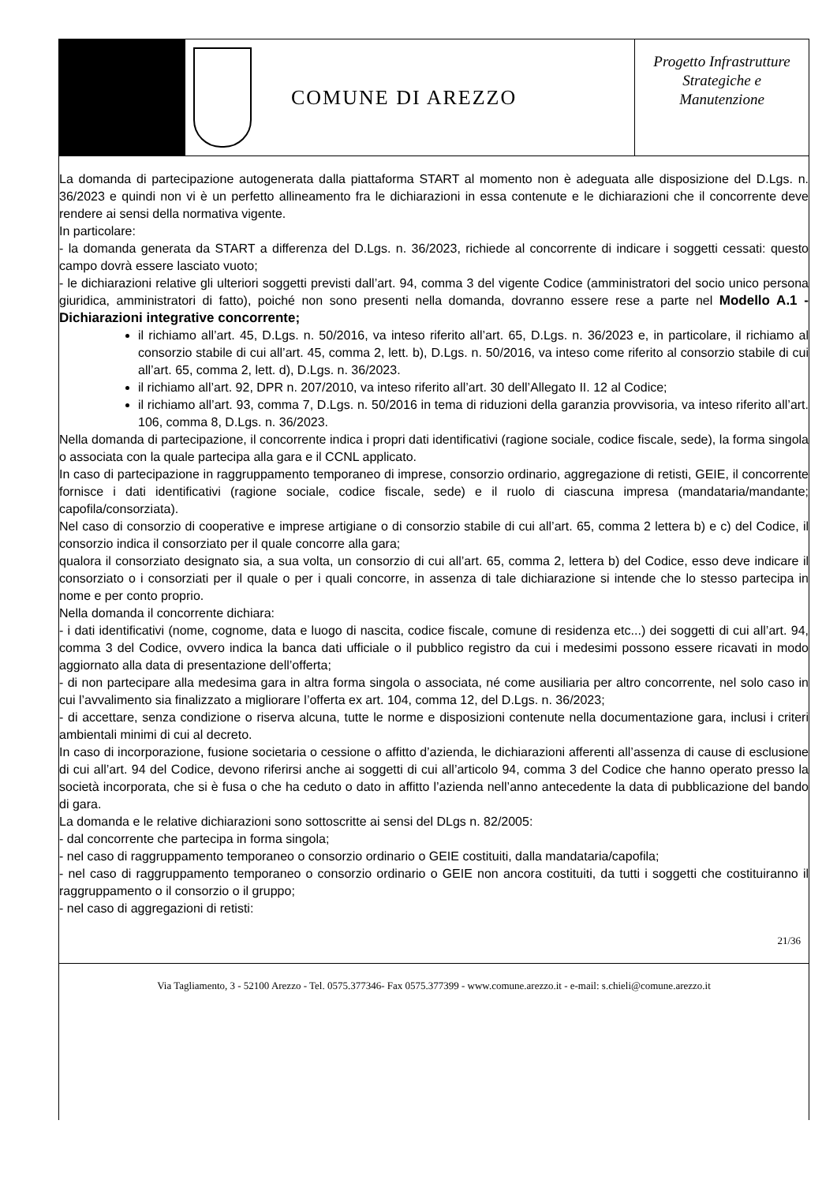COMUNE DI AREZZO
Progetto Infrastrutture
Strategiche e
Manutenzione
La domanda di partecipazione autogenerata dalla piattaforma START al momento non è adeguata alle disposizione del D.Lgs. n. 36/2023 e quindi non vi è un perfetto allineamento fra le dichiarazioni in essa contenute e le dichiarazioni che il concorrente deve rendere ai sensi della normativa vigente.
In particolare:
- la domanda generata da START a differenza del D.Lgs. n. 36/2023, richiede al concorrente di indicare i soggetti cessati: questo campo dovrà essere lasciato vuoto;
- le dichiarazioni relative gli ulteriori soggetti previsti dall’art. 94, comma 3 del vigente Codice (amministratori del socio unico persona giuridica, amministratori di fatto), poiché non sono presenti nella domanda, dovranno essere rese a parte nel Modello A.1 - Dichiarazioni integrative concorrente;
il richiamo all’art. 45, D.Lgs. n. 50/2016, va inteso riferito all’art. 65, D.Lgs. n. 36/2023 e, in particolare, il richiamo al consorzio stabile di cui all’art. 45, comma 2, lett. b), D.Lgs. n. 50/2016, va inteso come riferito al consorzio stabile di cui all’art. 65, comma 2, lett. d), D.Lgs. n. 36/2023.
il richiamo all’art. 92, DPR n. 207/2010, va inteso riferito all’art. 30 dell’Allegato II. 12 al Codice;
il richiamo all’art. 93, comma 7, D.Lgs. n. 50/2016 in tema di riduzioni della garanzia provvisoria, va inteso riferito all’art. 106, comma 8, D.Lgs. n. 36/2023.
Nella domanda di partecipazione, il concorrente indica i propri dati identificativi (ragione sociale, codice fiscale, sede), la forma singola o associata con la quale partecipa alla gara e il CCNL applicato.
In caso di partecipazione in raggruppamento temporaneo di imprese, consorzio ordinario, aggregazione di retisti, GEIE, il concorrente fornisce i dati identificativi (ragione sociale, codice fiscale, sede) e il ruolo di ciascuna impresa (mandataria/mandante; capofila/consorziata).
Nel caso di consorzio di cooperative e imprese artigiane o di consorzio stabile di cui all’art. 65, comma 2 lettera b) e c) del Codice, il consorzio indica il consorziato per il quale concorre alla gara;
qualora il consorziato designato sia, a sua volta, un consorzio di cui all’art. 65, comma 2, lettera b) del Codice, esso deve indicare il consorziato o i consorziati per il quale o per i quali concorre, in assenza di tale dichiarazione si intende che lo stesso partecipa in nome e per conto proprio.
Nella domanda il concorrente dichiara:
- i dati identificativi (nome, cognome, data e luogo di nascita, codice fiscale, comune di residenza etc...) dei soggetti di cui all’art. 94, comma 3 del Codice, ovvero indica la banca dati ufficiale o il pubblico registro da cui i medesimi possono essere ricavati in modo aggiornato alla data di presentazione dell’offerta;
- di non partecipare alla medesima gara in altra forma singola o associata, né come ausiliaria per altro concorrente, nel solo caso in cui l’avvalimento sia finalizzato a migliorare l’offerta ex art. 104, comma 12, del D.Lgs. n. 36/2023;
- di accettare, senza condizione o riserva alcuna, tutte le norme e disposizioni contenute nella documentazione gara, inclusi i criteri ambientali minimi di cui al decreto.
In caso di incorporazione, fusione societaria o cessione o affitto d’azienda, le dichiarazioni afferenti all’assenza di cause di esclusione di cui all’art. 94 del Codice, devono riferirsi anche ai soggetti di cui all’articolo 94, comma 3 del Codice che hanno operato presso la società incorporata, che si è fusa o che ha ceduto o dato in affitto l’azienda nell’anno antecedente la data di pubblicazione del bando di gara.
La domanda e le relative dichiarazioni sono sottoscritte ai sensi del DLgs n. 82/2005:
- dal concorrente che partecipa in forma singola;
- nel caso di raggruppamento temporaneo o consorzio ordinario o GEIE costituiti, dalla mandataria/capofila;
- nel caso di raggruppamento temporaneo o consorzio ordinario o GEIE non ancora costituiti, da tutti i soggetti che costituiranno il raggruppamento o il consorzio o il gruppo;
- nel caso di aggregazioni di retisti:
21/36
Via Tagliamento, 3 - 52100 Arezzo - Tel. 0575.377346- Fax 0575.377399 - www.comune.arezzo.it - e-mail: s.chieli@comune.arezzo.it